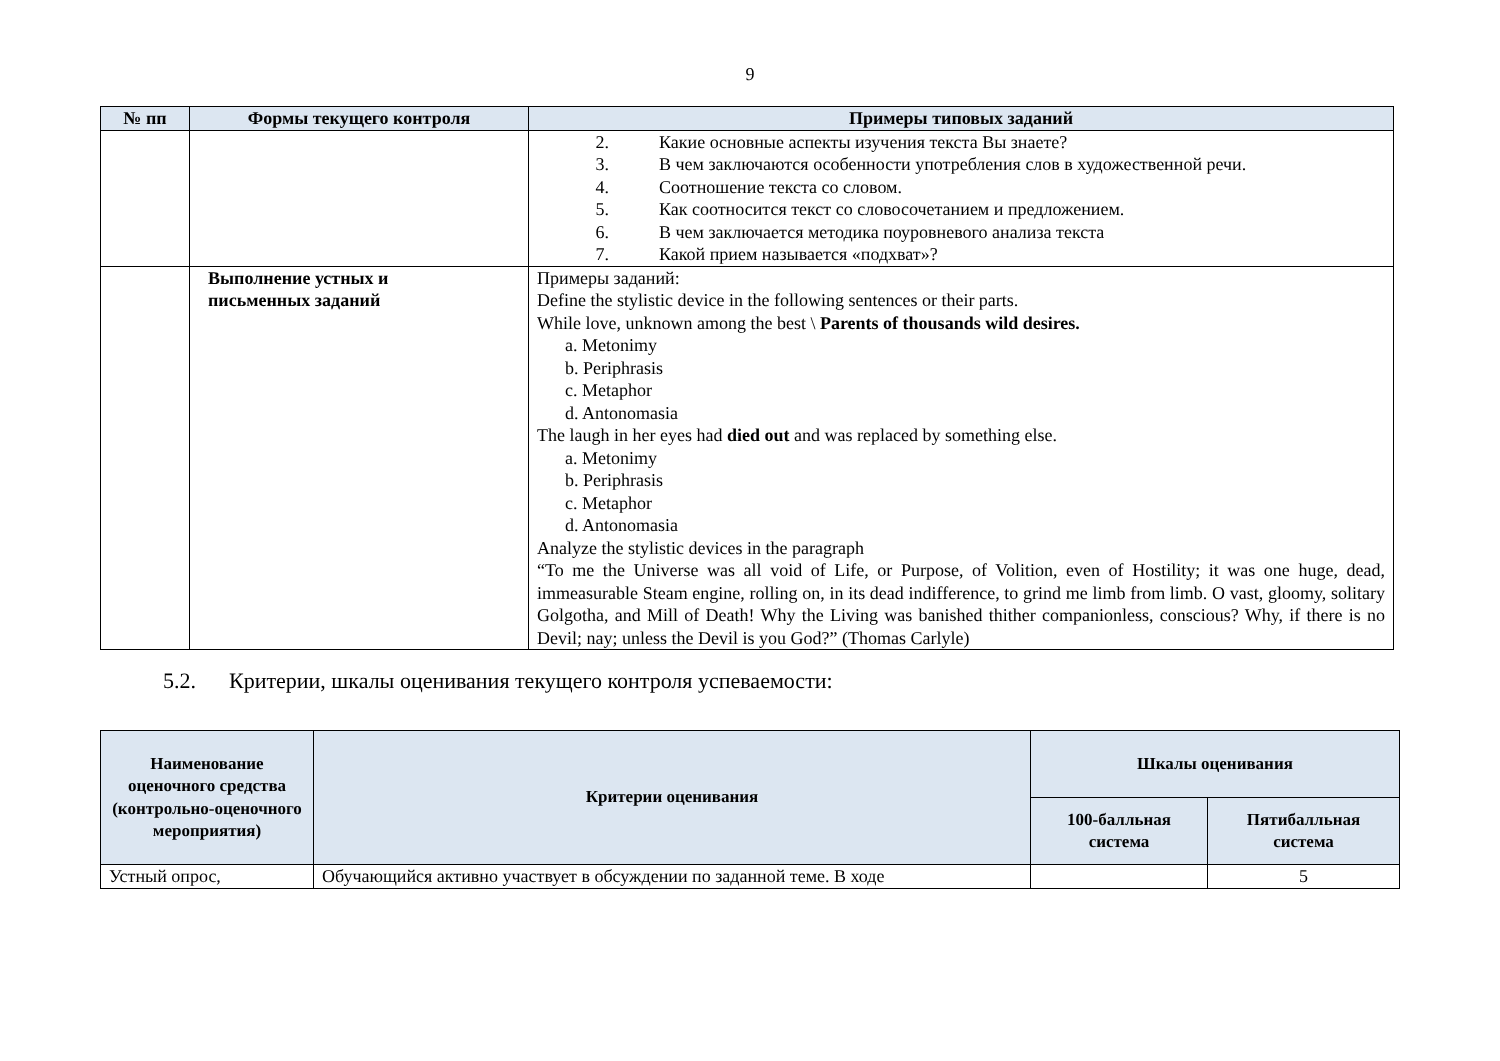9
| № пп | Формы текущего контроля | Примеры типовых заданий |
| --- | --- | --- |
| | | 2. Какие основные аспекты изучения текста Вы знаете? 3. В чем заключаются особенности употребления слов в художественной речи. 4. Соотношение текста со словом. 5. Как соотносится текст со словосочетанием и предложением. 6. В чем заключается методика поуровневого анализа текста 7. Какой прием называется «подхват»? |
| | Выполнение устных и письменных заданий | Примеры заданий: Define the stylistic device in the following sentences or their parts. While love, unknown among the best \ Parents of thousands wild desires. a. Metonimy b. Periphrasis c. Metaphor d. Antonomasia The laugh in her eyes had died out and was replaced by something else. a. Metonimy b. Periphrasis c. Metaphor d. Antonomasia Analyze the stylistic devices in the paragraph “To me the Universe was all void of Life, or Purpose, of Volition, even of Hostility; it was one huge, dead, immeasurable Steam engine, rolling on, in its dead indifference, to grind me limb from limb. O vast, gloomy, solitary Golgotha, and Mill of Death! Why the Living was banished thither companionless, conscious? Why, if there is no Devil; nay; unless the Devil is you God?” (Thomas Carlyle) |
5.2. Критерии, шкалы оценивания текущего контроля успеваемости:
| Наименование оценочного средства (контрольно-оценочного мероприятия) | Критерии оценивания | Шкалы оценивания | |
| --- | --- | --- | --- |
| | | 100-балльная система | Пятибалльная система |
| Устный опрос, | Обучающийся активно участвует в обсуждении по заданной теме. В ходе | | 5 |